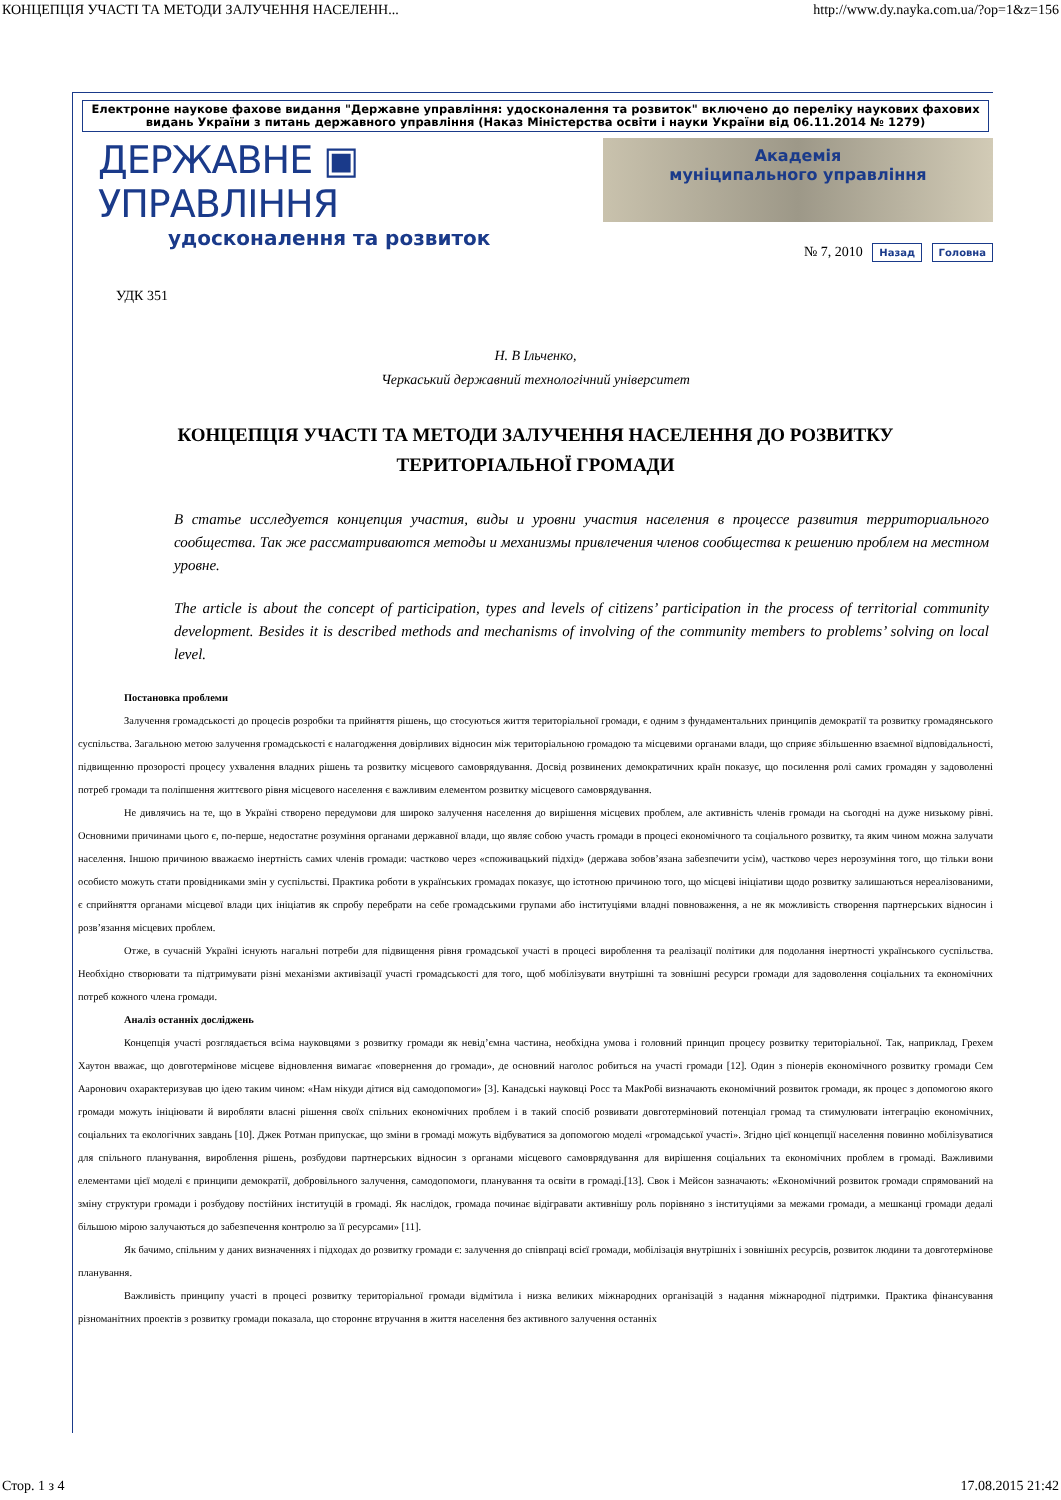КОНЦЕПЦІЯ УЧАСТІ ТА МЕТОДИ ЗАЛУЧЕННЯ НАСЕЛЕНН... http://www.dy.nayka.com.ua/?op=1&z=156
Електронне наукове фахове видання "Державне управління: удосконалення та розвиток" включено до переліку наукових фахових видань України з питань державного управління (Наказ Міністерства освіти і науки України від 06.11.2014 № 1279)
ДЕРЖАВНЕ ▣ УПРАВЛІННЯ
удосконалення та розвиток
Академія
муніципального управління
№ 7, 2010 Назад Головна
УДК 351
Н. В Ільченко,
Черкаський державний технологічний університет
КОНЦЕПЦІЯ УЧАСТІ ТА МЕТОДИ ЗАЛУЧЕННЯ НАСЕЛЕННЯ ДО РОЗВИТКУ ТЕРИТОРІАЛЬНОЇ ГРОМАДИ
В статье исследуется концепция участия, виды и уровни участия населения в процессе развития территориального сообщества. Так же рассматриваются методы и механизмы привлечения членов сообщества к решению проблем на местном уровне.
The article is about the concept of participation, types and levels of citizens’ participation in the process of territorial community development. Besides it is described methods and mechanisms of involving of the community members to problems’ solving on local level.
Постановка проблеми
Залучення громадськості до процесів розробки та прийняття рішень, що стосуються життя територіальної громади, є одним з фундаментальних принципів демократії та розвитку громадянського суспільства. Загальною метою залучення громадськості є налагодження довірливих відносин між територіальною громадою та місцевими органами влади, що сприяє збільшенню взаємної відповідальності, підвищенню прозорості процесу ухвалення владних рішень та розвитку місцевого самоврядування. Досвід розвинених демократичних країн показує, що посилення ролі самих громадян у задоволенні потреб громади та поліпшення життєвого рівня місцевого населення є важливим елементом розвитку місцевого самоврядування.
Не дивлячись на те, що в Україні створено передумови для широко залучення населення до вирішення місцевих проблем, але активність членів громади на сьогодні на дуже низькому рівні. Основними причинами цього є, по-перше, недостатнє розуміння органами державної влади, що являє собою участь громади в процесі економічного та соціального розвитку, та яким чином можна залучати населення. Іншою причиною вважаємо інертність самих членів громади: частково через «споживацький підхід» (держава зобов’язана забезпечити усім), частково через нерозуміння того, що тільки вони особисто можуть стати провідниками змін у суспільстві. Практика роботи в українських громадах показує, що істотною причиною того, що місцеві ініціативи щодо розвитку залишаються нереалізованими, є сприйняття органами місцевої влади цих ініціатив як спробу перебрати на себе громадськими групами або інституціями владні повноваження, а не як можливість створення партнерських відносин і розв’язання місцевих проблем.
Отже, в сучасній Україні існують нагальні потреби для підвищення рівня громадської участі в процесі вироблення та реалізації політики для подолання інертності українського суспільства. Необхідно створювати та підтримувати різні механізми активізації участі громадськості для того, щоб мобілізувати внутрішні та зовнішні ресурси громади для задоволення соціальних та економічних потреб кожного члена громади.
Аналіз останніх досліджень
Концепція участі розглядається всіма науковцями з розвитку громади як невід’ємна частина, необхідна умова і головний принцип процесу розвитку територіальної. Так, наприклад, Грехем Хаутон вважає, що довготермінове місцеве відновлення вимагає «повернення до громади», де основний наголос робиться на участі громади [12]. Один з піонерів економічного розвитку громади Сем Ааронович охарактеризував цю ідею таким чином: «Нам нікуди дітися від самодопомоги» [3]. Канадські науковці Росс та МакРобі визначають економічний розвиток громади, як процес з допомогою якого громади можуть ініціювати й виробляти власні рішення своїх спільних економічних проблем і в такий спосіб розвивати довготерміновий потенціал громад та стимулювати інтеграцію економічних, соціальних та екологічних завдань [10]. Джек Ротман припускає, що зміни в громаді можуть відбуватися за допомогою моделі «громадської участі». Згідно цієї концепції населення повинно мобілізуватися для спільного планування, вироблення рішень, розбудови партнерських відносин з органами місцевого самоврядування для вирішення соціальних та економічних проблем в громаді. Важливими елементами цієї моделі є принципи демократії, добровільного залучення, самодопомоги, планування та освіти в громаді.[13]. Свок і Мейсон зазначають: «Економічний розвиток громади спрямований на зміну структури громади і розбудову постійних інституцій в громаді. Як наслідок, громада починає відігравати активнішу роль порівняно з інституціями за межами громади, а мешканці громади дедалі більшою мірою залучаються до забезпечення контролю за її ресурсами» [11].
Як бачимо, спільним у даних визначеннях і підходах до розвитку громади є: залучення до співпраці всієї громади, мобілізація внутрішніх і зовнішніх ресурсів, розвиток людини та довготермінове планування.
Важливість принципу участі в процесі розвитку територіальної громади відмітила і низка великих міжнародних організацій з надання міжнародної підтримки. Практика фінансування різноманітних проектів з розвитку громади показала, що стороннє втручання в життя населення без активного залучення останніх
Стор. 1 з 4 17.08.2015 21:42